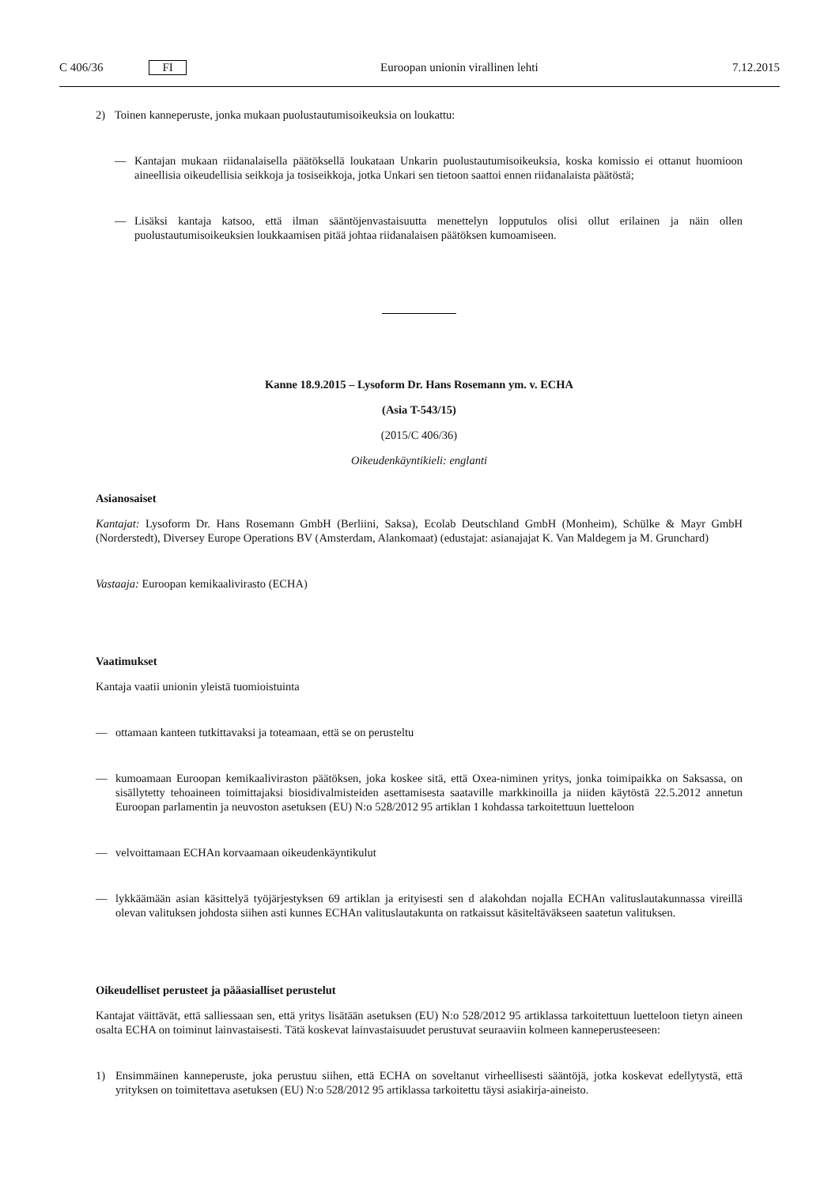C 406/36 FI Euroopan unionin virallinen lehti 7.12.2015
2) Toinen kanneperuste, jonka mukaan puolustautumisoikeuksia on loukattu:
— Kantajan mukaan riidanalaisella päätöksellä loukataan Unkarin puolustautumisoikeuksia, koska komissio ei ottanut huomioon aineellisia oikeudellisia seikkoja ja tosiseikkoja, jotka Unkari sen tietoon saattoi ennen riidanalaista päätöstä;
— Lisäksi kantaja katsoo, että ilman sääntöjenvastaisuutta menettelyn lopputulos olisi ollut erilainen ja näin ollen puolustautumisoikeuksien loukkaamisen pitää johtaa riidanalaisen päätöksen kumoamiseen.
Kanne 18.9.2015 – Lysoform Dr. Hans Rosemann ym. v. ECHA
(Asia T-543/15)
(2015/C 406/36)
Oikeudenkäyntikieli: englanti
Asianosaiset
Kantajat: Lysoform Dr. Hans Rosemann GmbH (Berliini, Saksa), Ecolab Deutschland GmbH (Monheim), Schülke & Mayr GmbH (Norderstedt), Diversey Europe Operations BV (Amsterdam, Alankomaat) (edustajat: asianajajat K. Van Maldegem ja M. Grunchard)
Vastaaja: Euroopan kemikaalivirasto (ECHA)
Vaatimukset
Kantaja vaatii unionin yleistä tuomioistuinta
— ottamaan kanteen tutkittavaksi ja toteamaan, että se on perusteltu
— kumoamaan Euroopan kemikaaliviraston päätöksen, joka koskee sitä, että Oxea-niminen yritys, jonka toimipaikka on Saksassa, on sisällytetty tehoaineen toimittajaksi biosidivalmisteiden asettamisesta saataville markkinoilla ja niiden käytöstä 22.5.2012 annetun Euroopan parlamentin ja neuvoston asetuksen (EU) N:o 528/2012 95 artiklan 1 kohdassa tarkoitettuun luetteloon
— velvoittamaan ECHAn korvaamaan oikeudenkäyntikulut
— lykkäämään asian käsittelyä työjärjestyksen 69 artiklan ja erityisesti sen d alakohdan nojalla ECHAn valitus­lautakunnassa vireillä olevan valituksen johdosta siihen asti kunnes ECHAn valituslautakunta on ratkaissut käsiteltäväkseen saatetun valituksen.
Oikeudelliset perusteet ja pääasialliset perustelut
Kantajat väittävät, että salliessaan sen, että yritys lisätään asetuksen (EU) N:o 528/2012 95 artiklassa tarkoitettuun luetteloon tietyn aineen osalta ECHA on toiminut lainvastaisesti. Tätä koskevat lainvastaisuudet perustuvat seuraaviin kolmeen kanneperusteeseen:
1) Ensimmäinen kanneperuste, joka perustuu siihen, että ECHA on soveltanut virheellisesti sääntöjä, jotka koskevat edellytystä, että yrityksen on toimitettava asetuksen (EU) N:o 528/2012 95 artiklassa tarkoitettu täysi asiakirja-aineisto.